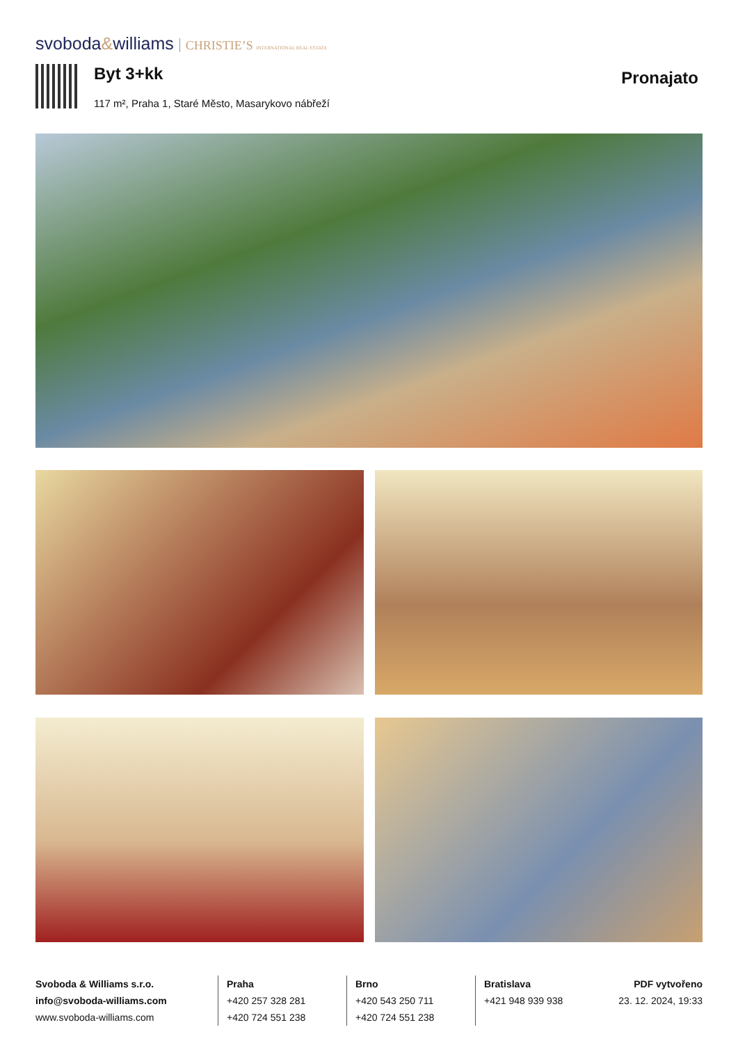svoboda&williams CHRISTIE’S INTERNATIONAL REAL ESTATE
Byt 3+kk
117 m², Praha 1, Staré Město, Masarykovo nábřeží
Pronajato
Svoboda & Williams s.r.o.
info@svoboda-williams.com
www.svoboda-williams.com
Praha
+420 257 328 281
+420 724 551 238
Brno
+420 543 250 711
+420 724 551 238
Bratislava
+421 948 939 938
PDF vytvořeno
23. 12. 2024, 19:33